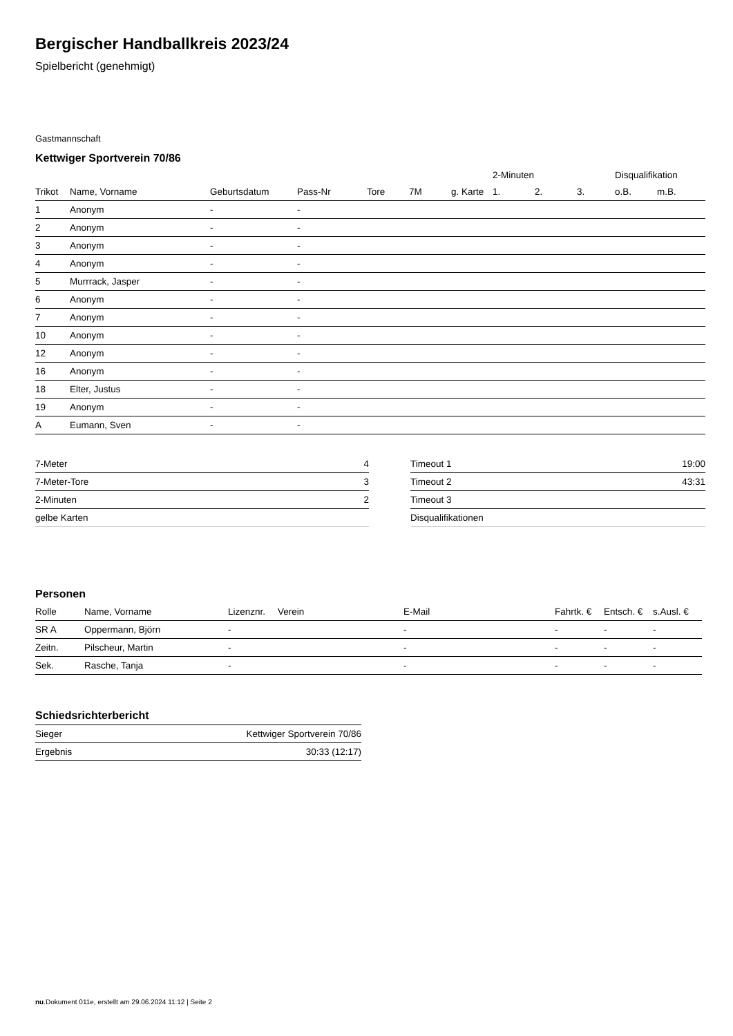Bergischer Handballkreis 2023/24
Spielbericht (genehmigt)
Gastmannschaft
Kettwiger Sportverein 70/86
| | | | | | | | 2-Minuten | | | Disqualifikation | |
| --- | --- | --- | --- | --- | --- | --- | --- | --- | --- | --- | --- |
| Trikot | Name, Vorname | Geburtsdatum | Pass-Nr | Tore | 7M | g. Karte | 1. | 2. | 3. | o.B. | m.B. |
| 1 | Anonym | - | - | | | | | | | | |
| 2 | Anonym | - | - | | | | | | | | |
| 3 | Anonym | - | - | | | | | | | | |
| 4 | Anonym | - | - | | | | | | | | |
| 5 | Murrrack, Jasper | - | - | | | | | | | | |
| 6 | Anonym | - | - | | | | | | | | |
| 7 | Anonym | - | - | | | | | | | | |
| 10 | Anonym | - | - | | | | | | | | |
| 12 | Anonym | - | - | | | | | | | | |
| 16 | Anonym | - | - | | | | | | | | |
| 18 | Elter, Justus | - | - | | | | | | | | |
| 19 | Anonym | - | - | | | | | | | | |
| A | Eumann, Sven | - | - | | | | | | | | |
| 7-Meter | 4 |
| 7-Meter-Tore | 3 |
| 2-Minuten | 2 |
| gelbe Karten | |
| Timeout 1 | 19:00 |
| Timeout 2 | 43:31 |
| Timeout 3 | |
| Disqualifikationen | |
Personen
| Rolle | Name, Vorname | Lizenznr. | Verein | E-Mail | Fahrtk. € | Entsch. € | s.Ausl. € |
| --- | --- | --- | --- | --- | --- | --- | --- |
| SR A | Oppermann, Björn | - | | - | - | - | - |
| Zeitn. | Pilscheur, Martin | - | | - | - | - | - |
| Sek. | Rasche, Tanja | - | | - | - | - | - |
Schiedsrichterbericht
| Sieger | Kettwiger Sportverein 70/86 |
| Ergebnis | 30:33 (12:17) |
nu.Dokument 011e, erstellt am 29.06.2024 11:12 | Seite 2